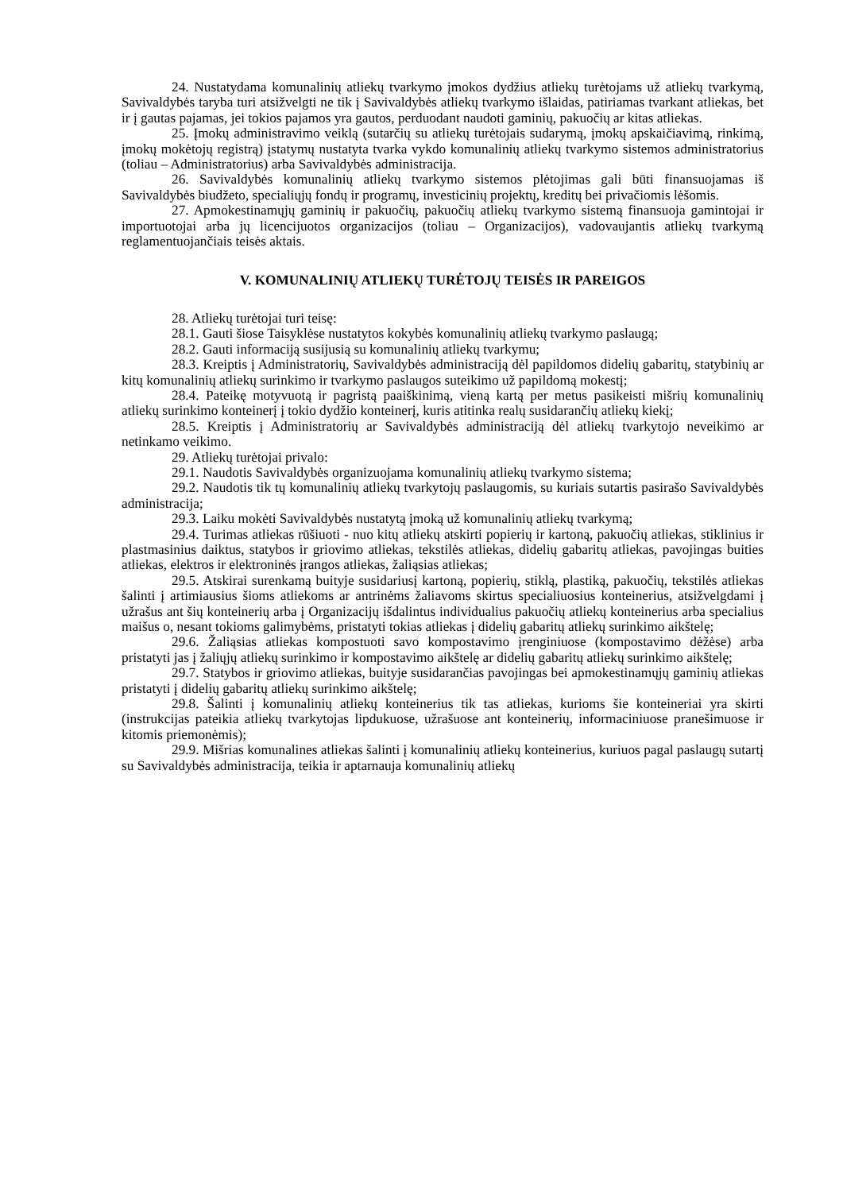24. Nustatydama komunalinių atliekų tvarkymo įmokos dydžius atliekų turėtojams už atliekų tvarkymą, Savivaldybės taryba turi atsižvelgti ne tik į Savivaldybės atliekų tvarkymo išlaidas, patiriamas tvarkant atliekas, bet ir į gautas pajamas, jei tokios pajamos yra gautos, perduodant naudoti gaminių, pakuočių ar kitas atliekas.
25. Įmokų administravimo veiklą (sutarčių su atliekų turėtojais sudarymą, įmokų apskaičiavimą, rinkimą, įmokų mokėtojų registrą) įstatymų nustatyta tvarka vykdo komunalinių atliekų tvarkymo sistemos administratorius (toliau – Administratorius) arba Savivaldybės administracija.
26. Savivaldybės komunalinių atliekų tvarkymo sistemos plėtojimas gali būti finansuojamas iš Savivaldybės biudžeto, specialiųjų fondų ir programų, investicinių projektų, kreditų bei privačiomis lėšomis.
27. Apmokestinamųjų gaminių ir pakuočių, pakuočių atliekų tvarkymo sistemą finansuoja gamintojai ir importuotojai arba jų licencijuotos organizacijos (toliau – Organizacijos), vadovaujantis atliekų tvarkymą reglamentuojančiais teisės aktais.
V. KOMUNALINIŲ ATLIEKŲ TURĖTOJŲ TEISĖS IR PAREIGOS
28. Atliekų turėtojai turi teisę:
28.1. Gauti šiose Taisyklėse nustatytos kokybės komunalinių atliekų tvarkymo paslaugą;
28.2. Gauti informaciją susijusią su komunalinių atliekų tvarkymu;
28.3. Kreiptis į Administratorių, Savivaldybės administraciją dėl papildomos didelių gabaritų, statybinių ar kitų komunalinių atliekų surinkimo ir tvarkymo paslaugos suteikimo už papildomą mokestį;
28.4. Pateikę motyvuotą ir pagristą paaiškinimą, vieną kartą per metus pasikeisti mišrių komunalinių atliekų surinkimo konteinerį į tokio dydžio konteinerį, kuris atitinka realų susidarančių atliekų kiekį;
28.5. Kreiptis į Administratorių ar Savivaldybės administraciją dėl atliekų tvarkytojo neveikimo ar netinkamo veikimo.
29. Atliekų turėtojai privalo:
29.1. Naudotis Savivaldybės organizuojama komunalinių atliekų tvarkymo sistema;
29.2. Naudotis tik tų komunalinių atliekų tvarkytojų paslaugomis, su kuriais sutartis pasirašo Savivaldybės administracija;
29.3. Laiku mokėti Savivaldybės nustatytą įmoką už komunalinių atliekų tvarkymą;
29.4. Turimas atliekas rūšiuoti - nuo kitų atliekų atskirti popierių ir kartoną, pakuočių atliekas, stiklinius ir plastmasinius daiktus, statybos ir griovimo atliekas, tekstilės atliekas, didelių gabaritų atliekas, pavojingas buities atliekas, elektros ir elektroninės įrangos atliekas, žaliąsias atliekas;
29.5. Atskirai surenkamą buityje susidariusį kartoną, popierių, stiklą, plastiką, pakuočių, tekstilės atliekas šalinti į artimiausius šioms atliekoms ar antrinėms žaliavoms skirtus specialiuosius konteinerius, atsižvelgdami į užrašus ant šių konteinerių arba į Organizacijų išdalintus individualius pakuočių atliekų konteinerius arba specialius maišus o, nesant tokioms galimybėms, pristatyti tokias atliekas į didelių gabaritų atliekų surinkimo aikštelę;
29.6. Žaliąsias atliekas kompostuoti savo kompostavimo įrenginiuose (kompostavimo dėžėse) arba pristatyti jas į žaliųjų atliekų surinkimo ir kompostavimo aikštelę ar didelių gabaritų atliekų surinkimo aikštelę;
29.7. Statybos ir griovimo atliekas, buityje susidarančias pavojingas bei apmokestinamųjų gaminių atliekas pristatyti į didelių gabaritų atliekų surinkimo aikštelę;
29.8. Šalinti į komunalinių atliekų konteinerius tik tas atliekas, kurioms šie konteineriai yra skirti (instrukcijas pateikia atliekų tvarkytojas lipdukuose, užrašuose ant konteinerių, informaciniuose pranešimuose ir kitomis priemonėmis);
29.9. Mišrias komunalines atliekas šalinti į komunalinių atliekų konteinerius, kuriuos pagal paslaugų sutartį su Savivaldybės administracija, teikia ir aptarnauja komunalinių atliekų